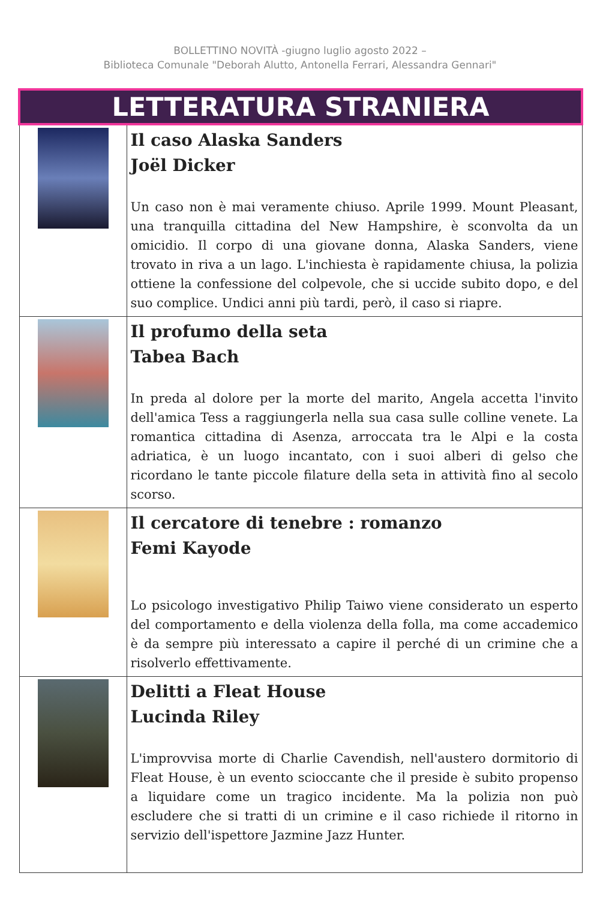BOLLETTINO NOVITÀ -giugno luglio agosto 2022 –
Biblioteca Comunale "Deborah Alutto, Antonella Ferrari, Alessandra Gennari"
| LETTERATURA STRANIERA | |
| | Il caso Alaska Sanders Joël Dicker Un caso non è mai veramente chiuso. Aprile 1999. Mount Pleasant, una tranquilla cittadina del New Hampshire, è sconvolta da un omicidio. Il corpo di una giovane donna, Alaska Sanders, viene trovato in riva a un lago. L'inchiesta è rapidamente chiusa, la polizia ottiene la confessione del colpevole, che si uccide subito dopo, e del suo complice. Undici anni più tardi, però, il caso si riapre. |
| | Il profumo della seta Tabea Bach In preda al dolore per la morte del marito, Angela accetta l'invito dell'amica Tess a raggiungerla nella sua casa sulle colline venete. La romantica cittadina di Asenza, arroccata tra le Alpi e la costa adriatica, è un luogo incantato, con i suoi alberi di gelso che ricordano le tante piccole filature della seta in attività fino al secolo scorso. |
| | Il cercatore di tenebre : romanzo Femi Kayode Lo psicologo investigativo Philip Taiwo viene considerato un esperto del comportamento e della violenza della folla, ma come accademico è da sempre più interessato a capire il perché di un crimine che a risolverlo effettivamente. |
| | Delitti a Fleat House Lucinda Riley L'improvvisa morte di Charlie Cavendish, nell'austero dormitorio di Fleat House, è un evento scioccante che il preside è subito propenso a liquidare come un tragico incidente. Ma la polizia non può escludere che si tratti di un crimine e il caso richiede il ritorno in servizio dell'ispettore Jazmine Jazz Hunter. |